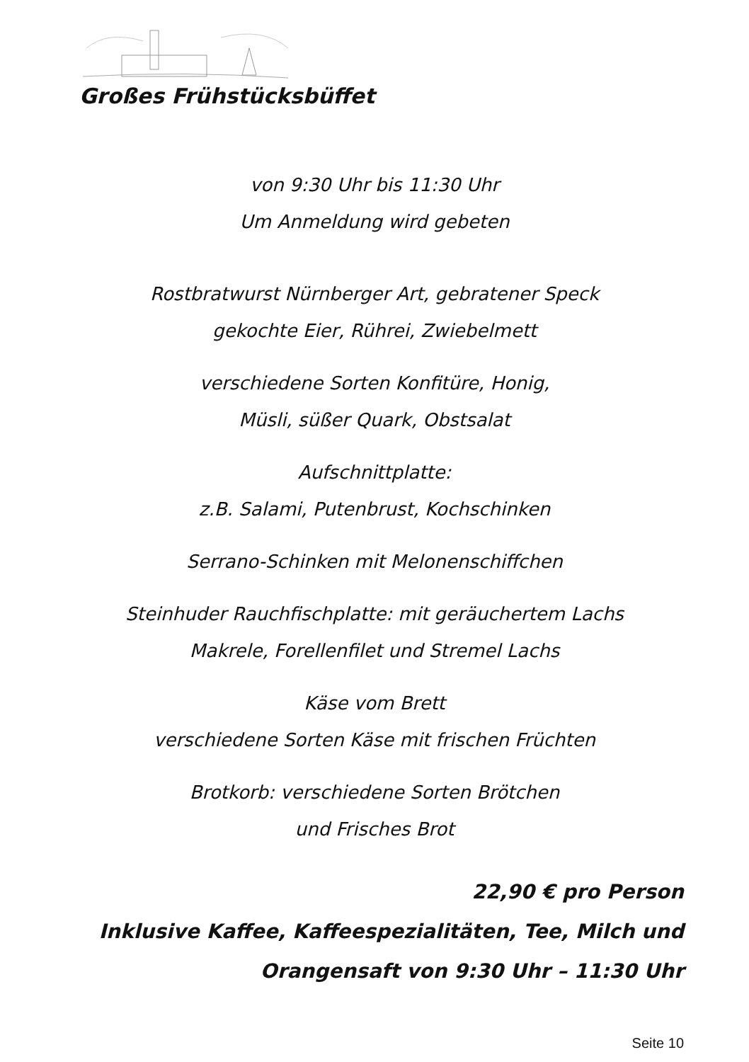Großes Frühstücksbüffet
von 9:30 Uhr bis 11:30 Uhr
Um Anmeldung wird gebeten
Rostbratwurst Nürnberger Art, gebratener Speck
gekochte Eier, Rührei, Zwiebelmett
verschiedene Sorten Konfitüre, Honig,
Müsli, süßer Quark, Obstsalat
Aufschnittplatte:
z.B. Salami, Putenbrust, Kochschinken
Serrano-Schinken mit Melonenschiffchen
Steinhuder Rauchfischplatte: mit geräuchertem Lachs
Makrele, Forellenfilet und Stremel Lachs
Käse vom Brett
verschiedene Sorten Käse mit frischen Früchten
Brotkorb: verschiedene Sorten Brötchen
und Frisches Brot
22,90 € pro Person
Inklusive Kaffee, Kaffeespezialitäten, Tee, Milch und
Orangensaft von 9:30 Uhr – 11:30 Uhr
Seite 10